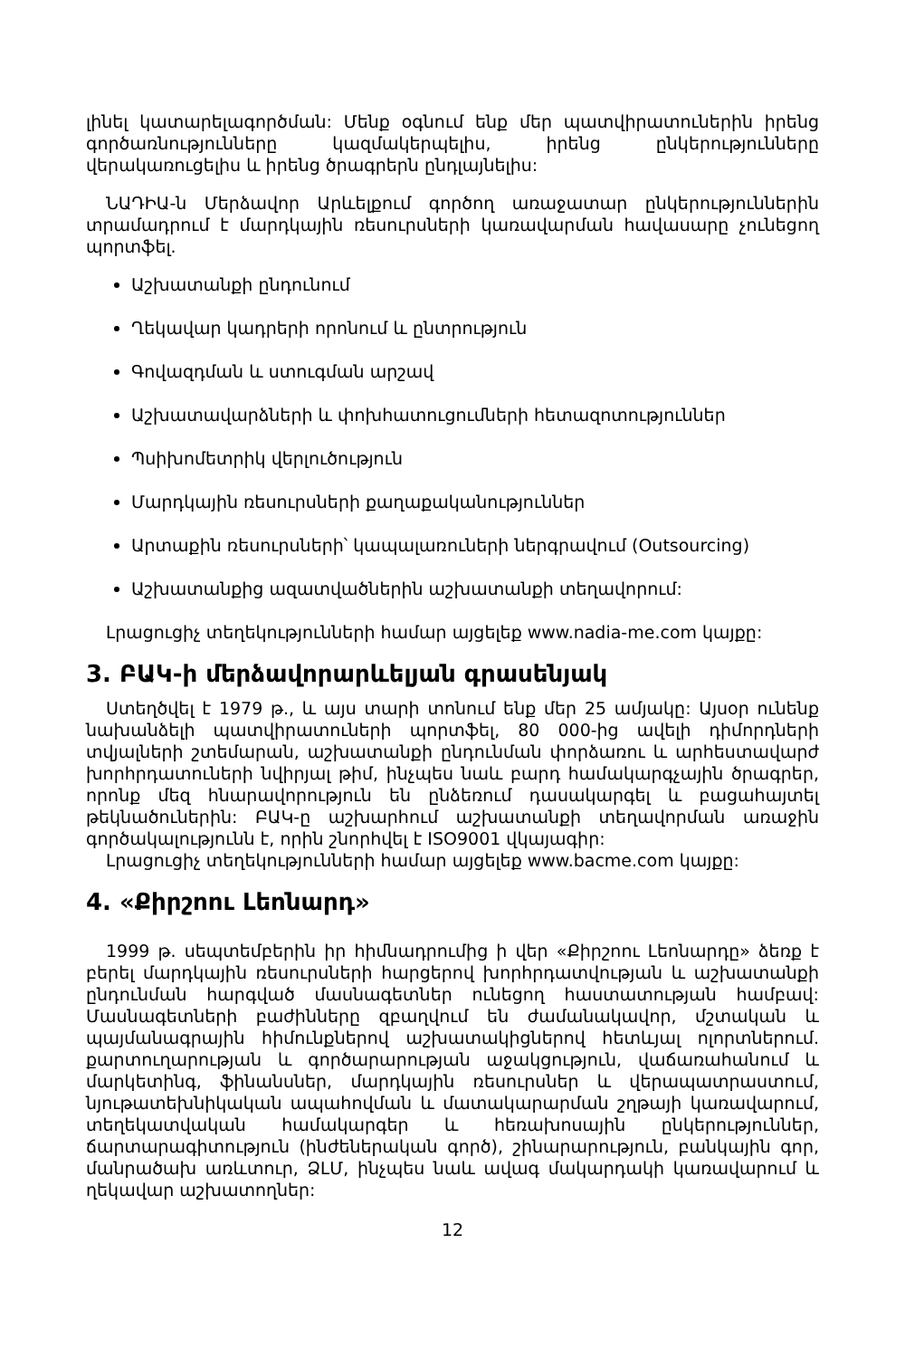լինել կատարելագործման: Մենք օգնում ենք մեր պատվիրատուներին իրենց գործառնությունները կազմակերպելիս, իրենց ընկերությունները վերակառուցելիս և իրենց ծրագրերն ընդլայնելիս:
ՆԱԴԻԱ-ն Մերձավոր Արևելքում գործող առաջատար ընկերություններին տրամադրում է մարդկային ռեսուրսների կառավարման հավասարը չունեցող պորտֆել.
Աշխատանքի ընդունում
Ղեկավար կադրերի որոնում և ընտրություն
Գովազդման և ստուգման արշավ
Աշխատավարձների և փոխհատուցումների հետազոտություններ
Պսիխոմետրիկ վերլուծություն
Մարդկային ռեսուրսների քաղաքականություններ
Արտաքին ռեսուրսների՝ կապալառուների ներգրավում (Outsourcing)
Աշխատանքից ազատվածներին աշխատանքի տեղավորում:
Լրացուցիչ տեղեկությունների համար այցելեք www.nadia-me.com կայքը:
3. ԲԱԿ-ի մերձավորարևելյան գրասենյակ
Ստեղծվել է 1979 թ., և այս տարի տոնում ենք մեր 25 ամյակը: Այսօր ունենք նախանձելի պատվիրատուների պորտֆել, 80 000-ից ավելի դիմորդների տվյալների շտեմարան, աշխատանքի ընդունման փորձառու և արհեստավարժ խորհրդատուների նվիրյալ թիմ, ինչպես նաև բարդ համակարգչային ծրագրեր, որոնք մեզ հնարավորություն են ընձեռում դասակարգել և բացահայտել թեկնածուներին: ԲԱԿ-ը աշխարհում աշխատանքի տեղավորման առաջին գործակալությունն է, որին շնորհվել է ISO9001 վկայագիր:
Լրացուցիչ տեղեկությունների համար այցելեք www.bacme.com կայքը:
4. «Քիրշոու Լեոնարդ»
1999 թ. սեպտեմբերին իր հիմնադրումից ի վեր «Քիրշոու Լեոնարդը» ձեռք է բերել մարդկային ռեսուրսների հարցերով խորհրդատվության և աշխատանքի ընդունման հարգված մասնագետներ ունեցող հաստատության համբավ: Մասնագետների բաժինները զբաղվում են ժամանակավոր, մշտական և պայմանագրային հիմունքներով աշխատակիցներով հետևյալ ոլորտներում. քարտուղարության և գործարարության աջակցություն, վաճառահանում և մարկետինգ, ֆինանսներ, մարդկային ռեսուրսներ և վերապատրաստում, նյութատեխնիկական ապահովման և մատակարարման շղթայի կառավարում, տեղեկատվական համակարգեր և հեռախոսային ընկերություններ, ճարտարագիտություն (ինժեներական գործ), շինարարություն, բանկային գոր, մանրածախ առևտուր, ՁԼՄ, ինչպես նաև ավագ մակարդակի կառավարում և ղեկավար աշխատողներ:
12